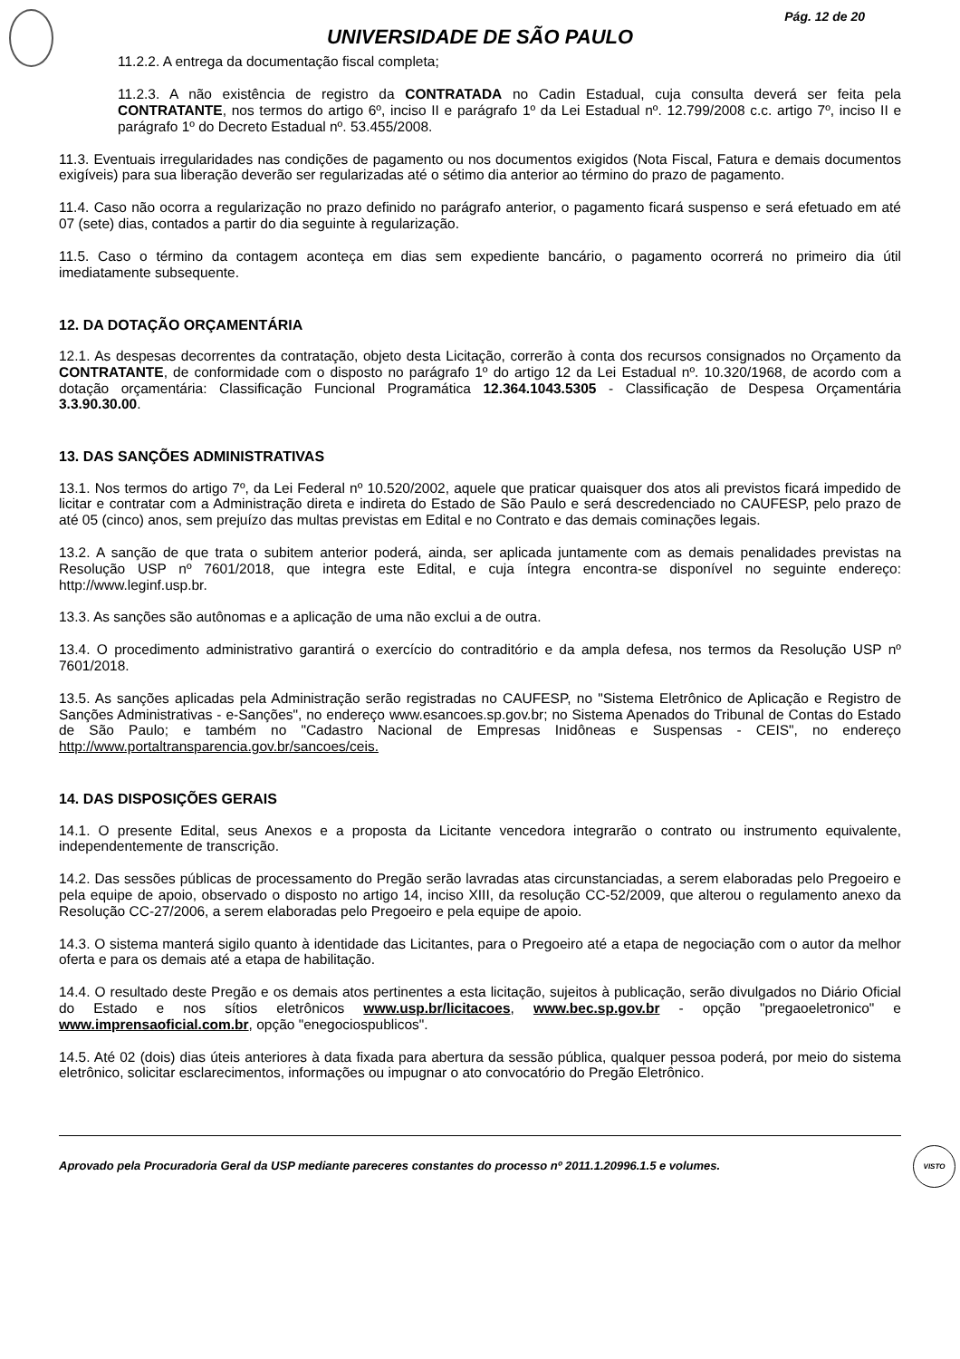Pág. 12 de 20
UNIVERSIDADE DE SÃO PAULO
11.2.2. A entrega da documentação fiscal completa;
11.2.3. A não existência de registro da CONTRATADA no Cadin Estadual, cuja consulta deverá ser feita pela CONTRATANTE, nos termos do artigo 6º, inciso II e parágrafo 1º da Lei Estadual nº. 12.799/2008 c.c. artigo 7º, inciso II e parágrafo 1º do Decreto Estadual nº. 53.455/2008.
11.3. Eventuais irregularidades nas condições de pagamento ou nos documentos exigidos (Nota Fiscal, Fatura e demais documentos exigíveis) para sua liberação deverão ser regularizadas até o sétimo dia anterior ao término do prazo de pagamento.
11.4. Caso não ocorra a regularização no prazo definido no parágrafo anterior, o pagamento ficará suspenso e será efetuado em até 07 (sete) dias, contados a partir do dia seguinte à regularização.
11.5. Caso o término da contagem aconteça em dias sem expediente bancário, o pagamento ocorrerá no primeiro dia útil imediatamente subsequente.
12. DA DOTAÇÃO ORÇAMENTÁRIA
12.1. As despesas decorrentes da contratação, objeto desta Licitação, correrão à conta dos recursos consignados no Orçamento da CONTRATANTE, de conformidade com o disposto no parágrafo 1º do artigo 12 da Lei Estadual nº. 10.320/1968, de acordo com a dotação orçamentária: Classificação Funcional Programática 12.364.1043.5305 - Classificação de Despesa Orçamentária 3.3.90.30.00.
13. DAS SANÇÕES ADMINISTRATIVAS
13.1. Nos termos do artigo 7º, da Lei Federal nº 10.520/2002, aquele que praticar quaisquer dos atos ali previstos ficará impedido de licitar e contratar com a Administração direta e indireta do Estado de São Paulo e será descredenciado no CAUFESP, pelo prazo de até 05 (cinco) anos, sem prejuízo das multas previstas em Edital e no Contrato e das demais cominações legais.
13.2. A sanção de que trata o subitem anterior poderá, ainda, ser aplicada juntamente com as demais penalidades previstas na Resolução USP nº 7601/2018, que integra este Edital, e cuja íntegra encontra-se disponível no seguinte endereço: http://www.leginf.usp.br.
13.3. As sanções são autônomas e a aplicação de uma não exclui a de outra.
13.4. O procedimento administrativo garantirá o exercício do contraditório e da ampla defesa, nos termos da Resolução USP nº 7601/2018.
13.5. As sanções aplicadas pela Administração serão registradas no CAUFESP, no "Sistema Eletrônico de Aplicação e Registro de Sanções Administrativas - e-Sanções", no endereço www.esancoes.sp.gov.br; no Sistema Apenados do Tribunal de Contas do Estado de São Paulo; e também no "Cadastro Nacional de Empresas Inidôneas e Suspensas - CEIS", no endereço http://www.portaltransparencia.gov.br/sancoes/ceis.
14. DAS DISPOSIÇÕES GERAIS
14.1. O presente Edital, seus Anexos e a proposta da Licitante vencedora integrarão o contrato ou instrumento equivalente, independentemente de transcrição.
14.2. Das sessões públicas de processamento do Pregão serão lavradas atas circunstanciadas, a serem elaboradas pelo Pregoeiro e pela equipe de apoio, observado o disposto no artigo 14, inciso XIII, da resolução CC-52/2009, que alterou o regulamento anexo da Resolução CC-27/2006, a serem elaboradas pelo Pregoeiro e pela equipe de apoio.
14.3. O sistema manterá sigilo quanto à identidade das Licitantes, para o Pregoeiro até a etapa de negociação com o autor da melhor oferta e para os demais até a etapa de habilitação.
14.4. O resultado deste Pregão e os demais atos pertinentes a esta licitação, sujeitos à publicação, serão divulgados no Diário Oficial do Estado e nos sítios eletrônicos www.usp.br/licitacoes, www.bec.sp.gov.br - opção "pregaoeletronico" e www.imprensaoficial.com.br, opção "enegociospublicos".
14.5. Até 02 (dois) dias úteis anteriores à data fixada para abertura da sessão pública, qualquer pessoa poderá, por meio do sistema eletrônico, solicitar esclarecimentos, informações ou impugnar o ato convocatório do Pregão Eletrônico.
Aprovado pela Procuradoria Geral da USP mediante pareceres constantes do processo nº 2011.1.20996.1.5 e volumes. VISTO